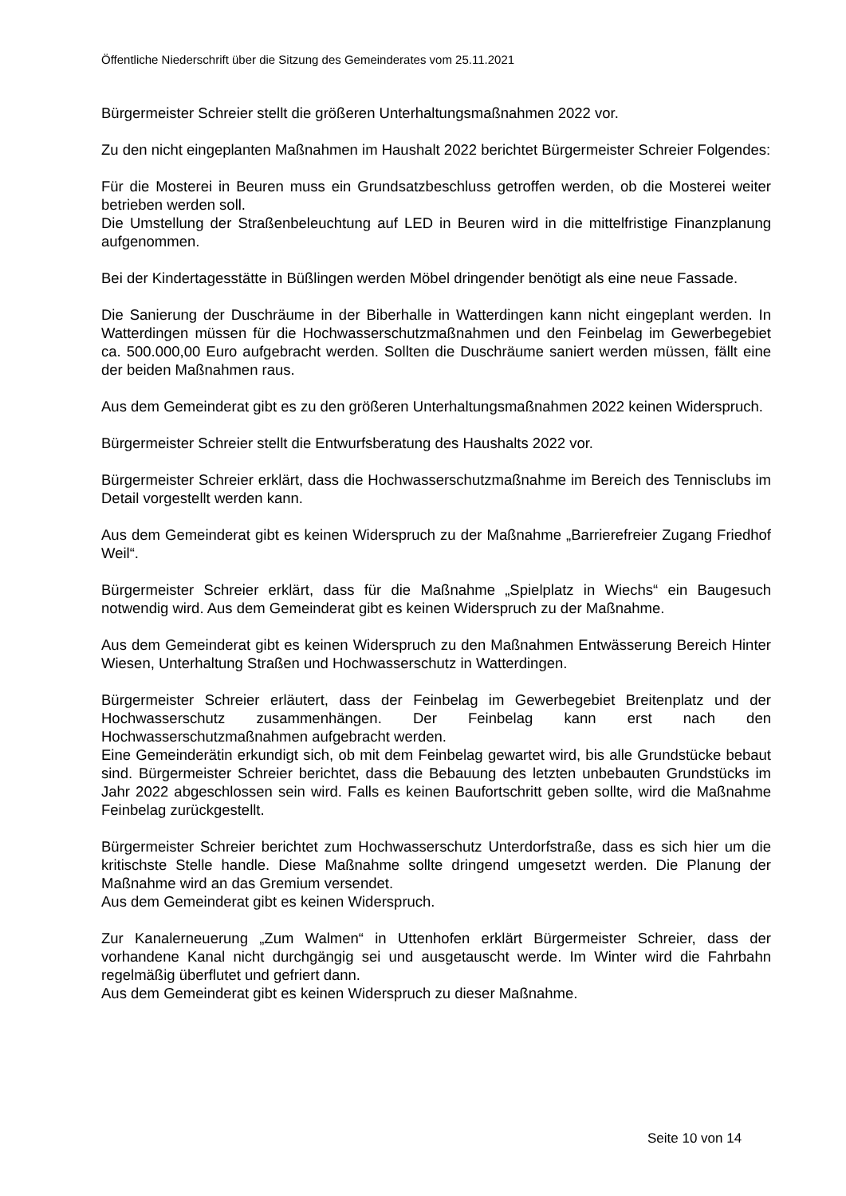Öffentliche Niederschrift über die Sitzung des Gemeinderates vom 25.11.2021
Bürgermeister Schreier stellt die größeren Unterhaltungsmaßnahmen 2022 vor.
Zu den nicht eingeplanten Maßnahmen im Haushalt 2022 berichtet Bürgermeister Schreier Folgendes:
Für die Mosterei in Beuren muss ein Grundsatzbeschluss getroffen werden, ob die Mosterei weiter betrieben werden soll.
Die Umstellung der Straßenbeleuchtung auf LED in Beuren wird in die mittelfristige Finanzplanung aufgenommen.
Bei der Kindertagesstätte in Büßlingen werden Möbel dringender benötigt als eine neue Fassade.
Die Sanierung der Duschräume in der Biberhalle in Watterdingen kann nicht eingeplant werden. In Watterdingen müssen für die Hochwasserschutzmaßnahmen und den Feinbelag im Gewerbegebiet ca. 500.000,00 Euro aufgebracht werden. Sollten die Duschräume saniert werden müssen, fällt eine der beiden Maßnahmen raus.
Aus dem Gemeinderat gibt es zu den größeren Unterhaltungsmaßnahmen 2022 keinen Widerspruch.
Bürgermeister Schreier stellt die Entwurfsberatung des Haushalts 2022 vor.
Bürgermeister Schreier erklärt, dass die Hochwasserschutzmaßnahme im Bereich des Tennisclubs im Detail vorgestellt werden kann.
Aus dem Gemeinderat gibt es keinen Widerspruch zu der Maßnahme „Barrierefreier Zugang Friedhof Weil“.
Bürgermeister Schreier erklärt, dass für die Maßnahme „Spielplatz in Wiechs“ ein Baugesuch notwendig wird. Aus dem Gemeinderat gibt es keinen Widerspruch zu der Maßnahme.
Aus dem Gemeinderat gibt es keinen Widerspruch zu den Maßnahmen Entwässerung Bereich Hinter Wiesen, Unterhaltung Straßen und Hochwasserschutz in Watterdingen.
Bürgermeister Schreier erläutert, dass der Feinbelag im Gewerbegebiet Breitenplatz und der Hochwasserschutz zusammenhängen. Der Feinbelag kann erst nach den Hochwasserschutzmaßnahmen aufgebracht werden.
Eine Gemeinderätin erkundigt sich, ob mit dem Feinbelag gewartet wird, bis alle Grundstücke bebaut sind. Bürgermeister Schreier berichtet, dass die Bebauung des letzten unbebauten Grundstücks im Jahr 2022 abgeschlossen sein wird. Falls es keinen Baufortschritt geben sollte, wird die Maßnahme Feinbelag zurückgestellt.
Bürgermeister Schreier berichtet zum Hochwasserschutz Unterdorfstraße, dass es sich hier um die kritischste Stelle handle. Diese Maßnahme sollte dringend umgesetzt werden. Die Planung der Maßnahme wird an das Gremium versendet.
Aus dem Gemeinderat gibt es keinen Widerspruch.
Zur Kanalerneuerung „Zum Walmen“ in Uttenhofen erklärt Bürgermeister Schreier, dass der vorhandene Kanal nicht durchgängig sei und ausgetauscht werde. Im Winter wird die Fahrbahn regelmäßig überflutet und gefriert dann.
Aus dem Gemeinderat gibt es keinen Widerspruch zu dieser Maßnahme.
Seite 10 von 14